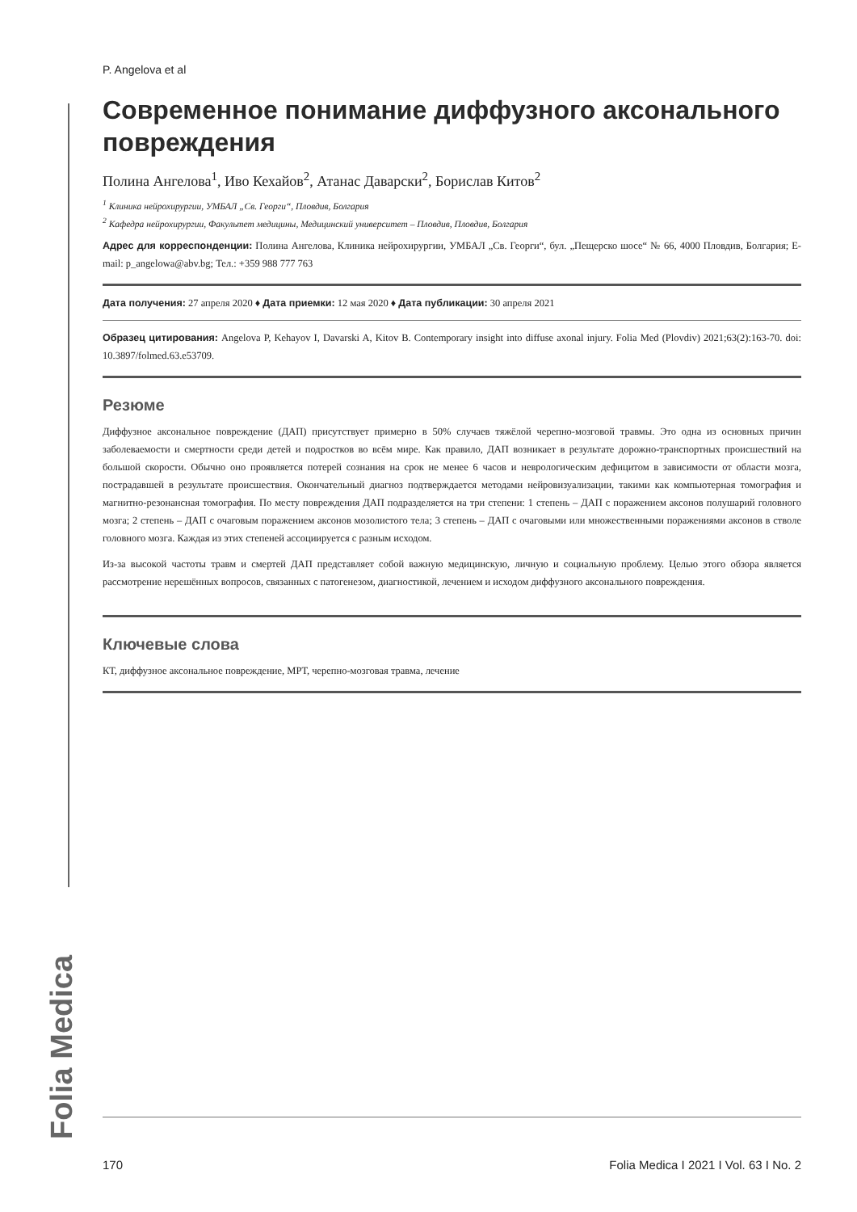Folia Medica
P. Angelova et al
Современное понимание диффузного аксонального повреждения
Полина Ангелова<sup>1</sup>, Иво Кехайов<sup>2</sup>, Атанас Даварски<sup>2</sup>, Борислав Китов<sup>2</sup>
<sup>1</sup> Клиника нейрохирургии, УМБАЛ „Св. Георги“, Пловдив, Болгария
<sup>2</sup> Кафедра нейрохирургии, Факультет медицины, Медицинский университет – Пловдив, Пловдив, Болгария
Адрес для корреспонденции: Полина Ангелова, Клиника нейрохирургии, УМБАЛ „Св. Георги“, бул. „Пещерско шосе“ № 66, 4000 Пловдив, Болгария; E-mail: p_angelowa@abv.bg; Тел.: +359 988 777 763
Дата получения: 27 апреля 2020 ♦ Дата приемки: 12 мая 2020 ♦ Дата публикации: 30 апреля 2021
Образец цитирования: Angelova P, Kehayov I, Davarski A, Kitov B. Contemporary insight into diffuse axonal injury. Folia Med (Plovdiv) 2021;63(2):163-70. doi: 10.3897/folmed.63.e53709.
Резюме
Диффузное аксональное повреждение (ДАП) присутствует примерно в 50% случаев тяжёлой черепно-мозговой травмы. Это одна из основных причин заболеваемости и смертности среди детей и подростков во всём мире. Как правило, ДАП возникает в результате дорожно-транспортных происшествий на большой скорости. Обычно оно проявляется потерей сознания на срок не менее 6 часов и неврологическим дефицитом в зависимости от области мозга, пострадавшей в результате происшествия. Окончательный диагноз подтверждается методами нейровизуализации, такими как компьютерная томография и магнитно-резонансная томография. По месту повреждения ДАП подразделяется на три степени: 1 степень – ДАП с поражением аксонов полушарий головного мозга; 2 степень – ДАП с очаговым поражением аксонов мозолистого тела; 3 степень – ДАП с очаговыми или множественными поражениями аксонов в стволе головного мозга. Каждая из этих степеней ассоциируется с разным исходом.
Из-за высокой частоты травм и смертей ДАП представляет собой важную медицинскую, личную и социальную проблему. Целью этого обзора является рассмотрение нерешённых вопросов, связанных с патогенезом, диагностикой, лечением и исходом диффузного аксонального повреждения.
Ключевые слова
КТ, диффузное аксональное повреждение, МРТ, черепно-мозговая травма, лечение
170 Folia Medica I 2021 I Vol. 63 I No. 2